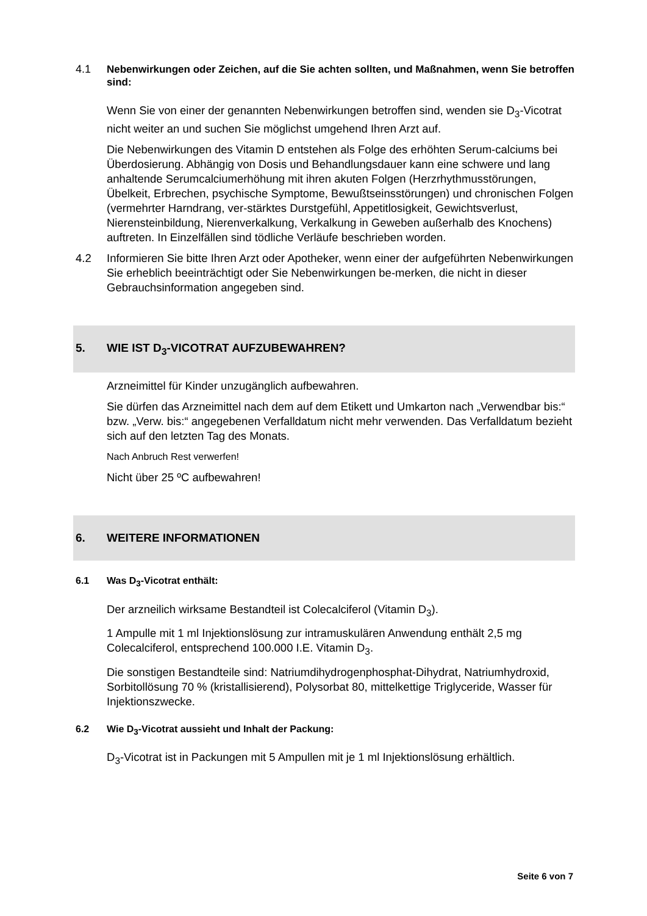4.1 Nebenwirkungen oder Zeichen, auf die Sie achten sollten, und Maßnahmen, wenn Sie betroffen sind:
Wenn Sie von einer der genannten Nebenwirkungen betroffen sind, wenden sie D<sub>3</sub>-Vicotrat nicht weiter an und suchen Sie möglichst umgehend Ihren Arzt auf.
Die Nebenwirkungen des Vitamin D entstehen als Folge des erhöhten Serum-calciums bei Überdosierung. Abhängig von Dosis und Behandlungsdauer kann eine schwere und lang anhaltende Serumcalciumerhöhung mit ihren akuten Folgen (Herzrhythmusstörungen, Übelkeit, Erbrechen, psychische Symptome, Bewußtseinsstörungen) und chronischen Folgen (vermehrter Harndrang, ver-stärktes Durstgefühl, Appetitlosigkeit, Gewichtsverlust, Nierensteinbildung, Nierenverkalkung, Verkalkung in Geweben außerhalb des Knochens) auftreten. In Einzelfällen sind tödliche Verläufe beschrieben worden.
4.2 Informieren Sie bitte Ihren Arzt oder Apotheker, wenn einer der aufgeführten Nebenwirkungen Sie erheblich beeinträchtigt oder Sie Nebenwirkungen be-merken, die nicht in dieser Gebrauchsinformation angegeben sind.
5. WIE IST D<sub>3</sub>-VICOTRAT AUFZUBEWAHREN?
Arzneimittel für Kinder unzugänglich aufbewahren.
Sie dürfen das Arzneimittel nach dem auf dem Etikett und Umkarton nach „Verwendbar bis:“ bzw. „Verw. bis:“ angegebenen Verfalldatum nicht mehr verwenden. Das Verfalldatum bezieht sich auf den letzten Tag des Monats.
Nach Anbruch Rest verwerfen!
Nicht über 25 ºC aufbewahren!
6. WEITERE INFORMATIONEN
6.1 Was D<sub>3</sub>-Vicotrat enthält:
Der arzneilich wirksame Bestandteil ist Colecalciferol (Vitamin D<sub>3</sub>).
1 Ampulle mit 1 ml Injektionslösung zur intramuskulären Anwendung enthält 2,5 mg Colecalciferol, entsprechend 100.000 I.E. Vitamin D<sub>3</sub>.
Die sonstigen Bestandteile sind: Natriumdihydrogenphosphat-Dihydrat, Natriumhydroxid, Sorbitollösung 70 % (kristallisierend), Polysorbat 80, mittelkettige Triglyceride, Wasser für Injektionszwecke.
6.2 Wie D<sub>3</sub>-Vicotrat aussieht und Inhalt der Packung:
D<sub>3</sub>-Vicotrat ist in Packungen mit 5 Ampullen mit je 1 ml Injektionslösung erhältlich.
Seite 6 von 7